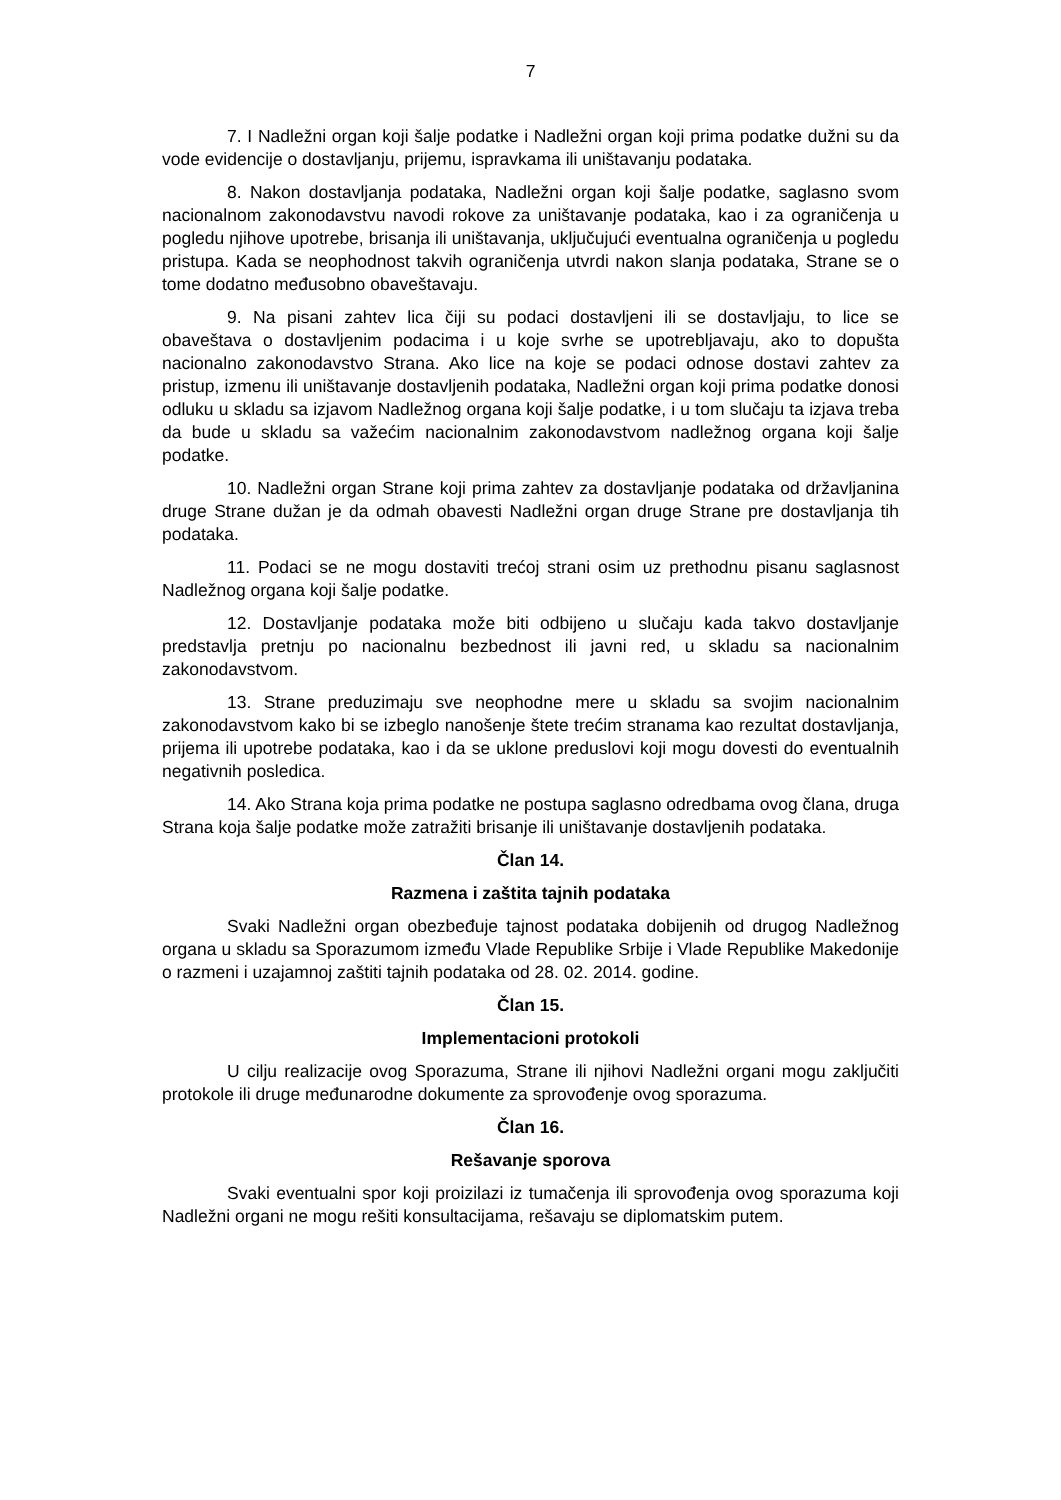7
7. I Nadležni organ koji šalje podatke i Nadležni organ koji prima podatke dužni su da vode evidencije o dostavljanju, prijemu, ispravkama ili uništavanju podataka.
8. Nakon dostavljanja podataka, Nadležni organ koji šalje podatke, saglasno svom nacionalnom zakonodavstvu navodi rokove za uništavanje podataka, kao i za ograničenja u pogledu njihove upotrebe, brisanja ili uništavanja, uključujući eventualna ograničenja u pogledu pristupa. Kada se neophodnost takvih ograničenja utvrdi nakon slanja podataka, Strane se o tome dodatno međusobno obaveštavaju.
9. Na pisani zahtev lica čiji su podaci dostavljeni ili se dostavljaju, to lice se obaveštava o dostavljenim podacima i u koje svrhe se upotrebljavaju, ako to dopušta nacionalno zakonodavstvo Strana. Ako lice na koje se podaci odnose dostavi zahtev za pristup, izmenu ili uništavanje dostavljenih podataka, Nadležni organ koji prima podatke donosi odluku u skladu sa izjavom Nadležnog organa koji šalje podatke, i u tom slučaju ta izjava treba da bude u skladu sa važećim nacionalnim zakonodavstvom nadležnog organa koji šalje podatke.
10. Nadležni organ Strane koji prima zahtev za dostavljanje podataka od državljanina druge Strane dužan je da odmah obavesti Nadležni organ druge Strane pre dostavljanja tih podataka.
11. Podaci se ne mogu dostaviti trećoj strani osim uz prethodnu pisanu saglasnost Nadležnog organa koji šalje podatke.
12. Dostavljanje podataka može biti odbijeno u slučaju kada takvo dostavljanje predstavlja pretnju po nacionalnu bezbednost ili javni red, u skladu sa nacionalnim zakonodavstvom.
13. Strane preduzimaju sve neophodne mere u skladu sa svojim nacionalnim zakonodavstvom kako bi se izbeglo nanošenje štete trećim stranama kao rezultat dostavljanja, prijema ili upotrebe podataka, kao i da se uklone preduslovi koji mogu dovesti do eventualnih negativnih posledica.
14. Ako Strana koja prima podatke ne postupa saglasno odredbama ovog člana, druga Strana koja šalje podatke može zatražiti brisanje ili uništavanje dostavljenih podataka.
Član 14.
Razmena i zaštita tajnih podataka
Svaki Nadležni organ obezbeđuje tajnost podataka dobijenih od drugog Nadležnog organa u skladu sa Sporazumom između Vlade Republike Srbije i Vlade Republike Makedonije o razmeni i uzajamnoj zaštiti tajnih podataka od 28. 02. 2014. godine.
Član 15.
Implementacioni protokoli
U cilju realizacije ovog Sporazuma, Strane ili njihovi Nadležni organi mogu zaključiti protokole ili druge međunarodne dokumente za sprovođenje ovog sporazuma.
Član 16.
Rešavanje sporova
Svaki eventualni spor koji proizilazi iz tumačenja ili sprovođenja ovog sporazuma koji Nadležni organi ne mogu rešiti konsultacijama, rešavaju se diplomatskim putem.